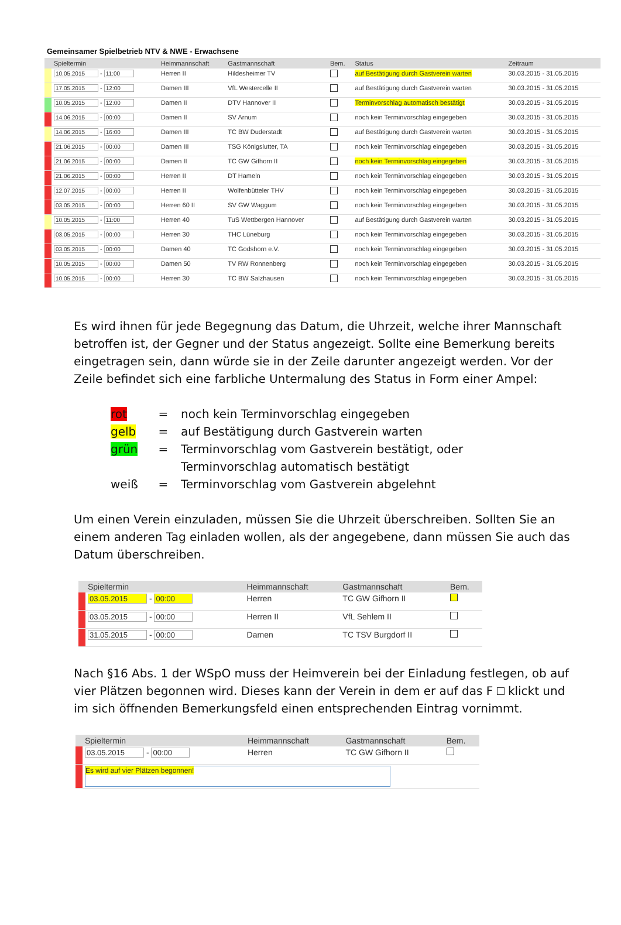Gemeinsamer Spielbetrieb NTV & NWE - Erwachsene
| | Spieltermin | Heimmannschaft | Gastmannschaft | Bem. | Status | Zeitraum |
| --- | --- | --- | --- | --- | --- | --- |
| | 10.05.2015 - 11:00 | Herren II | Hildesheimer TV | | auf Bestätigung durch Gastverein warten | 30.03.2015 - 31.05.2015 |
| | 17.05.2015 - 12:00 | Damen III | VfL Westercelle II | | auf Bestätigung durch Gastverein warten | 30.03.2015 - 31.05.2015 |
| | 10.05.2015 - 12:00 | Damen II | DTV Hannover II | | Terminvorschlag automatisch bestätigt | 30.03.2015 - 31.05.2015 |
| | 14.06.2015 - 00:00 | Damen II | SV Arnum | | noch kein Terminvorschlag eingegeben | 30.03.2015 - 31.05.2015 |
| | 14.06.2015 - 16:00 | Damen III | TC BW Duderstadt | | auf Bestätigung durch Gastverein warten | 30.03.2015 - 31.05.2015 |
| | 21.06.2015 - 00:00 | Damen III | TSG Königslutter, TA | | noch kein Terminvorschlag eingegeben | 30.03.2015 - 31.05.2015 |
| | 21.06.2015 - 00:00 | Damen II | TC GW Gifhorn II | | noch kein Terminvorschlag eingegeben | 30.03.2015 - 31.05.2015 |
| | 21.06.2015 - 00:00 | Herren II | DT Hameln | | noch kein Terminvorschlag eingegeben | 30.03.2015 - 31.05.2015 |
| | 12.07.2015 - 00:00 | Herren II | Wolfenbütteler THV | | noch kein Terminvorschlag eingegeben | 30.03.2015 - 31.05.2015 |
| | 03.05.2015 - 00:00 | Herren 60 II | SV GW Waggum | | noch kein Terminvorschlag eingegeben | 30.03.2015 - 31.05.2015 |
| | 10.05.2015 - 11:00 | Herren 40 | TuS Wettbergen Hannover | | auf Bestätigung durch Gastverein warten | 30.03.2015 - 31.05.2015 |
| | 03.05.2015 - 00:00 | Herren 30 | THC Lüneburg | | noch kein Terminvorschlag eingegeben | 30.03.2015 - 31.05.2015 |
| | 03.05.2015 - 00:00 | Damen 40 | TC Godshorn e.V. | | noch kein Terminvorschlag eingegeben | 30.03.2015 - 31.05.2015 |
| | 10.05.2015 - 00:00 | Damen 50 | TV RW Ronnenberg | | noch kein Terminvorschlag eingegeben | 30.03.2015 - 31.05.2015 |
| | 10.05.2015 - 00:00 | Herren 30 | TC BW Salzhausen | | noch kein Terminvorschlag eingegeben | 30.03.2015 - 31.05.2015 |
Es wird ihnen für jede Begegnung das Datum, die Uhrzeit, welche ihrer Mannschaft betroffen ist, der Gegner und der Status angezeigt. Sollte eine Bemerkung bereits eingetragen sein, dann würde sie in der Zeile darunter angezeigt werden. Vor der Zeile befindet sich eine farbliche Untermalung des Status in Form einer Ampel:
rot = noch kein Terminvorschlag eingegeben
gelb = auf Bestätigung durch Gastverein warten
grün = Terminvorschlag vom Gastverein bestätigt, oder
Terminvorschlag automatisch bestätigt
weiß = Terminvorschlag vom Gastverein abgelehnt
Um einen Verein einzuladen, müssen Sie die Uhrzeit überschreiben. Sollten Sie an einem anderen Tag einladen wollen, als der angegebene, dann müssen Sie auch das Datum überschreiben.
| | Spieltermin | Heimmannschaft | Gastmannschaft | Bem. |
| --- | --- | --- | --- | --- |
| | 03.05.2015 - 00:00 | Herren | TC GW Gifhorn II | |
| | 03.05.2015 - 00:00 | Herren II | VfL Sehlem II | |
| | 31.05.2015 - 00:00 | Damen | TC TSV Burgdorf II | |
Nach §16 Abs. 1 der WSpO muss der Heimverein bei der Einladung festlegen, ob auf vier Plätzen begonnen wird. Dieses kann der Verein in dem er auf das F klickt und im sich öffnenden Bemerkungsfeld einen entsprechenden Eintrag vornimmt.
| | Spieltermin | Heimmannschaft | Gastmannschaft | Bem. |
| --- | --- | --- | --- | --- |
| | 03.05.2015 - 00:00 | Herren | TC GW Gifhorn II | |
| | Es wird auf vier Plätzen begonnen! | | | |